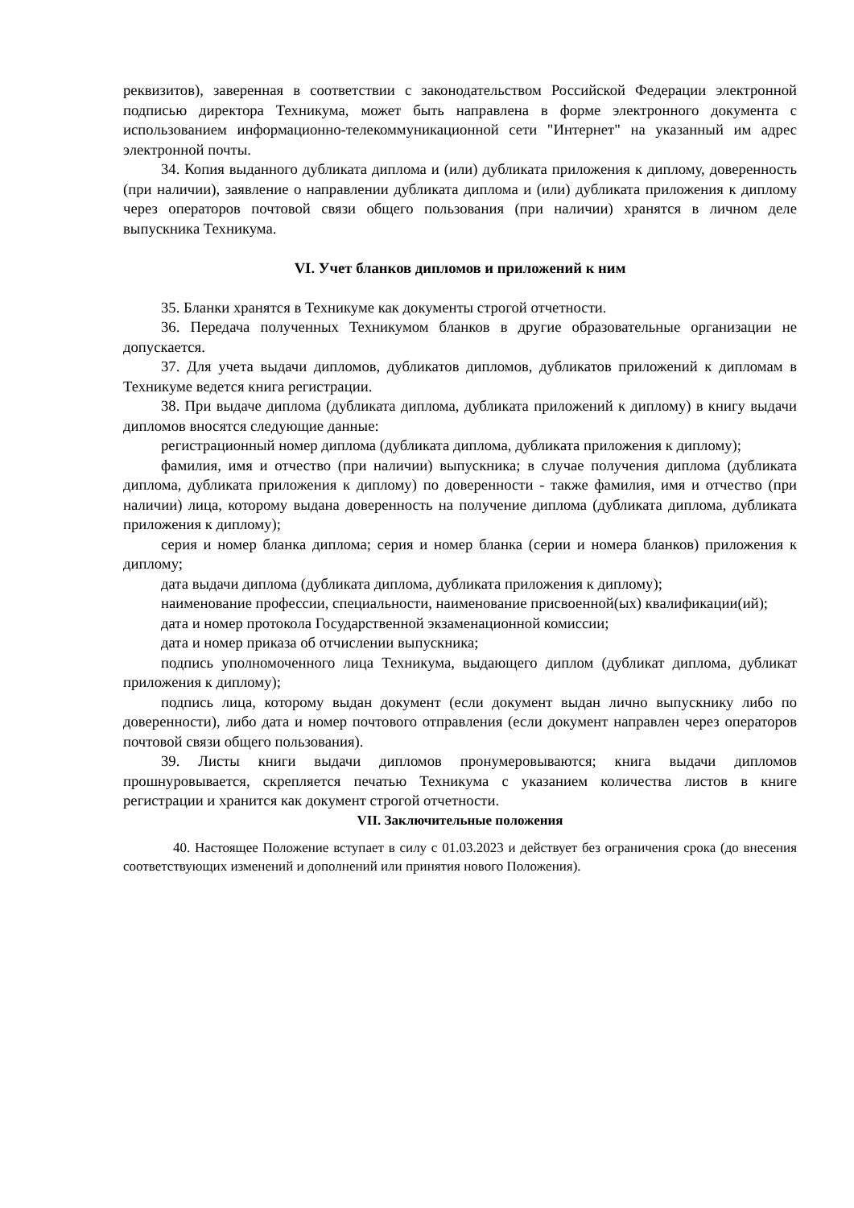реквизитов), заверенная в соответствии с законодательством Российской Федерации электронной подписью директора Техникума, может быть направлена в форме электронного документа с использованием информационно-телекоммуникационной сети "Интернет" на указанный им адрес электронной почты.
34. Копия выданного дубликата диплома и (или) дубликата приложения к диплому, доверенность (при наличии), заявление о направлении дубликата диплома и (или) дубликата приложения к диплому через операторов почтовой связи общего пользования (при наличии) хранятся в личном деле выпускника Техникума.
VI. Учет бланков дипломов и приложений к ним
35. Бланки хранятся в Техникуме как документы строгой отчетности.
36. Передача полученных Техникумом бланков в другие образовательные организации не допускается.
37. Для учета выдачи дипломов, дубликатов дипломов, дубликатов приложений к дипломам в Техникуме ведется книга регистрации.
38. При выдаче диплома (дубликата диплома, дубликата приложений к диплому) в книгу выдачи дипломов вносятся следующие данные:
регистрационный номер диплома (дубликата диплома, дубликата приложения к диплому);
фамилия, имя и отчество (при наличии) выпускника; в случае получения диплома (дубликата диплома, дубликата приложения к диплому) по доверенности - также фамилия, имя и отчество (при наличии) лица, которому выдана доверенность на получение диплома (дубликата диплома, дубликата приложения к диплому);
серия и номер бланка диплома; серия и номер бланка (серии и номера бланков) приложения к диплому;
дата выдачи диплома (дубликата диплома, дубликата приложения к диплому);
наименование профессии, специальности, наименование присвоенной(ых) квалификации(ий);
дата и номер протокола Государственной экзаменационной комиссии;
дата и номер приказа об отчислении выпускника;
подпись уполномоченного лица Техникума, выдающего диплом (дубликат диплома, дубликат приложения к диплому);
подпись лица, которому выдан документ (если документ выдан лично выпускнику либо по доверенности), либо дата и номер почтового отправления (если документ направлен через операторов почтовой связи общего пользования).
39. Листы книги выдачи дипломов пронумеровываются; книга выдачи дипломов прошнуровывается, скрепляется печатью Техникума с указанием количества листов в книге регистрации и хранится как документ строгой отчетности.
VII. Заключительные положения
40. Настоящее Положение вступает в силу с 01.03.2023 и действует без ограничения срока (до внесения соответствующих изменений и дополнений или принятия нового Положения).